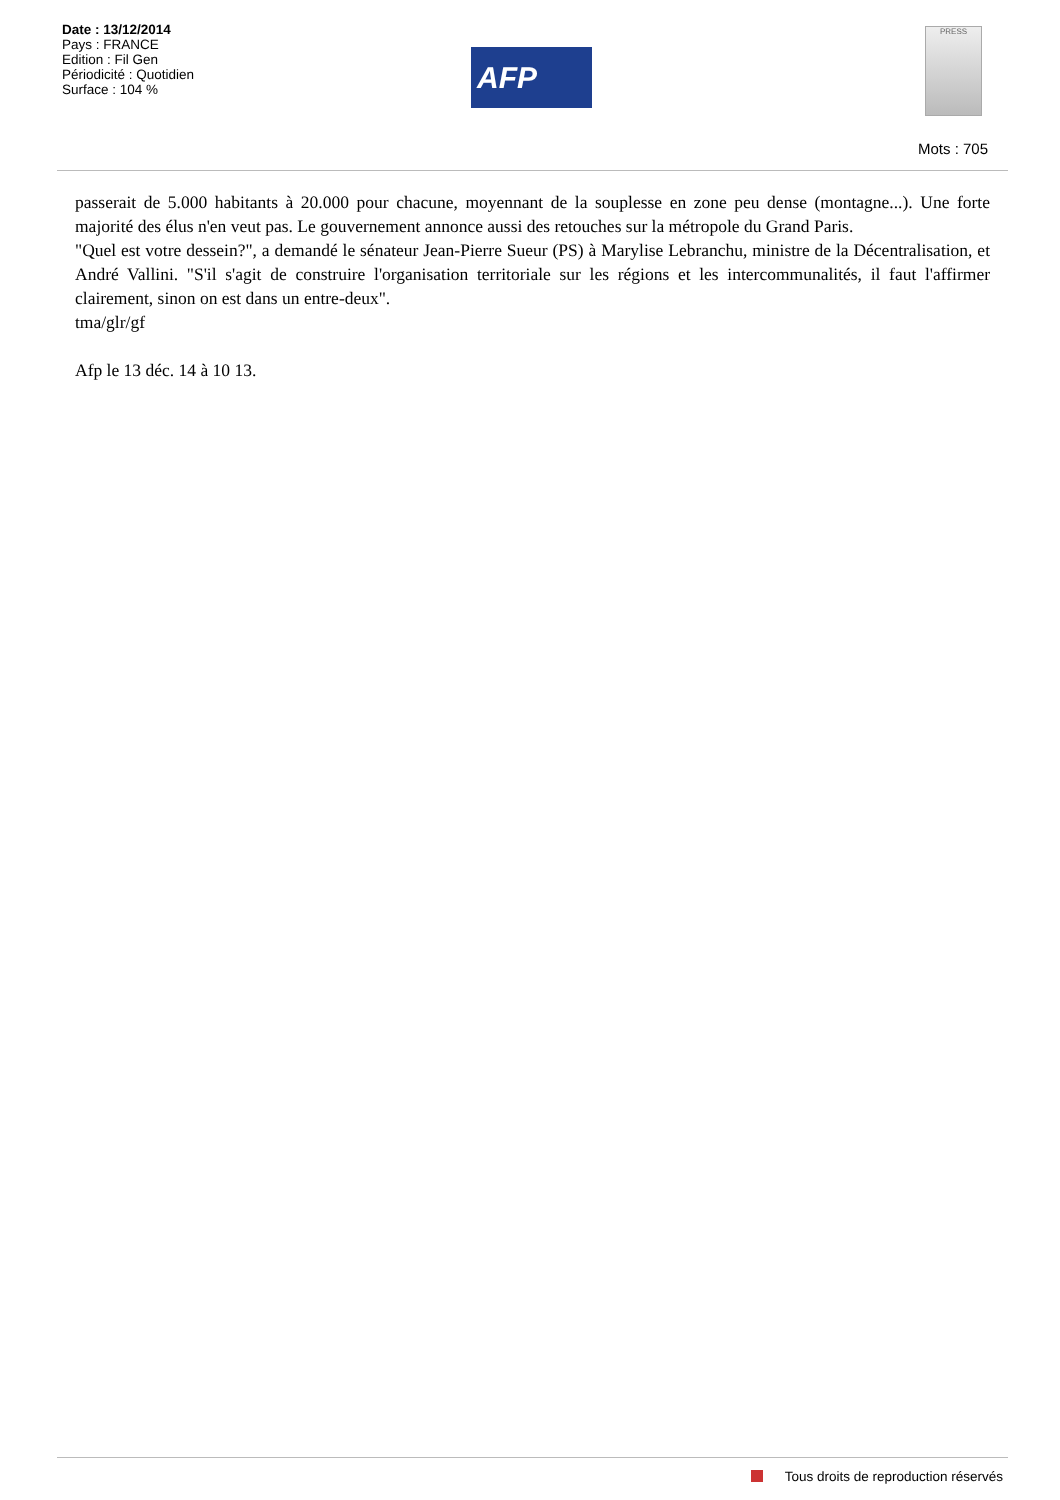Date : 13/12/2014
Pays : FRANCE
Edition : Fil Gen
Périodicité : Quotidien
Surface : 104 %
AFP
PRESS
Mots : 705
passerait de 5.000 habitants à 20.000 pour chacune, moyennant de la souplesse en zone peu dense (montagne...). Une forte majorité des élus n'en veut pas. Le gouvernement annonce aussi des retouches sur la métropole du Grand Paris.
"Quel est votre dessein?", a demandé le sénateur Jean-Pierre Sueur (PS) à Marylise Lebranchu, ministre de la Décentralisation, et André Vallini. "S'il s'agit de construire l'organisation territoriale sur les régions et les intercommunalités, il faut l'affirmer clairement, sinon on est dans un entre-deux".
tma/glr/gf
Afp le 13 déc. 14 à 10 13.
Tous droits de reproduction réservés